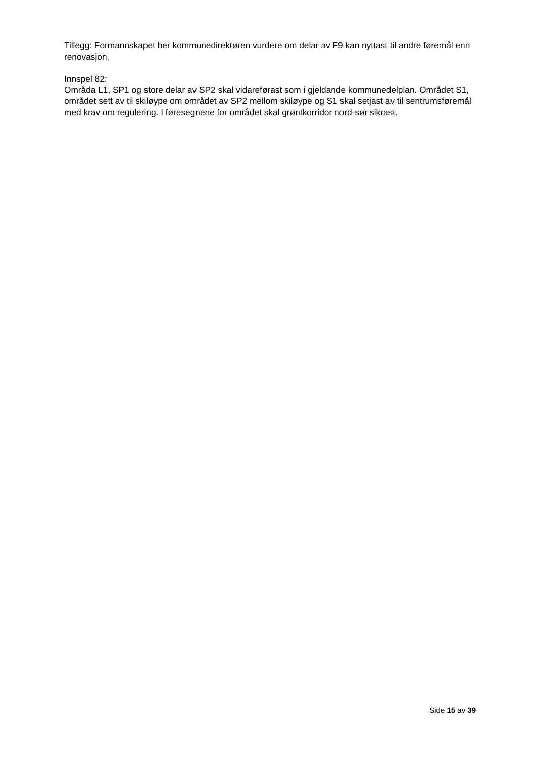Tillegg: Formannskapet ber kommunedirektøren vurdere om delar av F9 kan nyttast til andre føremål enn renovasjon.
Innspel 82:
Områda L1, SP1 og store delar av SP2 skal vidareførast som i gjeldande kommunedelplan. Området S1, området sett av til skiløype om området av SP2 mellom skiløype og S1 skal setjast av til sentrumsføremål med krav om regulering. I føresegnene for området skal grøntkorridor nord-sør sikrast.
Side 15 av 39